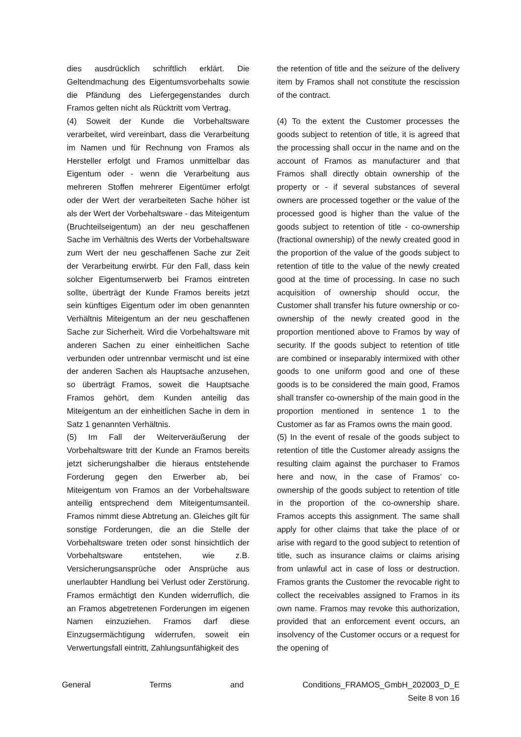dies ausdrücklich schriftlich erklärt. Die Geltendmachung des Eigentumsvorbehalts sowie die Pfändung des Liefergegenstandes durch Framos gelten nicht als Rücktritt vom Vertrag.
the retention of title and the seizure of the delivery item by Framos shall not constitute the rescission of the contract.
(4) Soweit der Kunde die Vorbehaltsware verarbeitet, wird vereinbart, dass die Verarbeitung im Namen und für Rechnung von Framos als Hersteller erfolgt und Framos unmittelbar das Eigentum oder - wenn die Verarbeitung aus mehreren Stoffen mehrerer Eigentümer erfolgt oder der Wert der verarbeiteten Sache höher ist als der Wert der Vorbehaltsware - das Miteigentum (Bruchteilseigentum) an der neu geschaffenen Sache im Verhältnis des Werts der Vorbehaltsware zum Wert der neu geschaffenen Sache zur Zeit der Verarbeitung erwirbt. Für den Fall, dass kein solcher Eigentumserwerb bei Framos eintreten sollte, überträgt der Kunde Framos bereits jetzt sein künftiges Eigentum oder im oben genannten Verhältnis Miteigentum an der neu geschaffenen Sache zur Sicherheit. Wird die Vorbehaltsware mit anderen Sachen zu einer einheitlichen Sache verbunden oder untrennbar vermischt und ist eine der anderen Sachen als Hauptsache anzusehen, so überträgt Framos, soweit die Hauptsache Framos gehört, dem Kunden anteilig das Miteigentum an der einheitlichen Sache in dem in Satz 1 genannten Verhältnis.
(4) To the extent the Customer processes the goods subject to retention of title, it is agreed that the processing shall occur in the name and on the account of Framos as manufacturer and that Framos shall directly obtain ownership of the property or - if several substances of several owners are processed together or the value of the processed good is higher than the value of the goods subject to retention of title - co-ownership (fractional ownership) of the newly created good in the proportion of the value of the goods subject to retention of title to the value of the newly created good at the time of processing. In case no such acquisition of ownership should occur, the Customer shall transfer his future ownership or co-ownership of the newly created good in the proportion mentioned above to Framos by way of security. If the goods subject to retention of title are combined or inseparably intermixed with other goods to one uniform good and one of these goods is to be considered the main good, Framos shall transfer co-ownership of the main good in the proportion mentioned in sentence 1 to the Customer as far as Framos owns the main good.
(5) Im Fall der Weiterveräußerung der Vorbehaltsware tritt der Kunde an Framos bereits jetzt sicherungshalber die hieraus entstehende Forderung gegen den Erwerber ab, bei Miteigentum von Framos an der Vorbehaltsware anteilig entsprechend dem Miteigentumsanteil. Framos nimmt diese Abtretung an. Gleiches gilt für sonstige Forderungen, die an die Stelle der Vorbehaltsware treten oder sonst hinsichtlich der Vorbehaltsware entstehen, wie z.B. Versicherungsansprüche oder Ansprüche aus unerlaubter Handlung bei Verlust oder Zerstörung. Framos ermächtigt den Kunden widerruflich, die an Framos abgetretenen Forderungen im eigenen Namen einzuziehen. Framos darf diese Einzugsermächtigung widerrufen, soweit ein Verwertungsfall eintritt, Zahlungsunfähigkeit des
(5) In the event of resale of the goods subject to retention of title the Customer already assigns the resulting claim against the purchaser to Framos here and now, in the case of Framos’ co-ownership of the goods subject to retention of title in the proportion of the co-ownership share. Framos accepts this assignment. The same shall apply for other claims that take the place of or arise with regard to the good subject to retention of title, such as insurance claims or claims arising from unlawful act in case of loss or destruction. Framos grants the Customer the revocable right to collect the receivables assigned to Framos in its own name. Framos may revoke this authorization, provided that an enforcement event occurs, an insolvency of the Customer occurs or a request for the opening of
General Terms and Conditions_FRAMOS_GmbH_202003_D_E
Seite 8 von 16